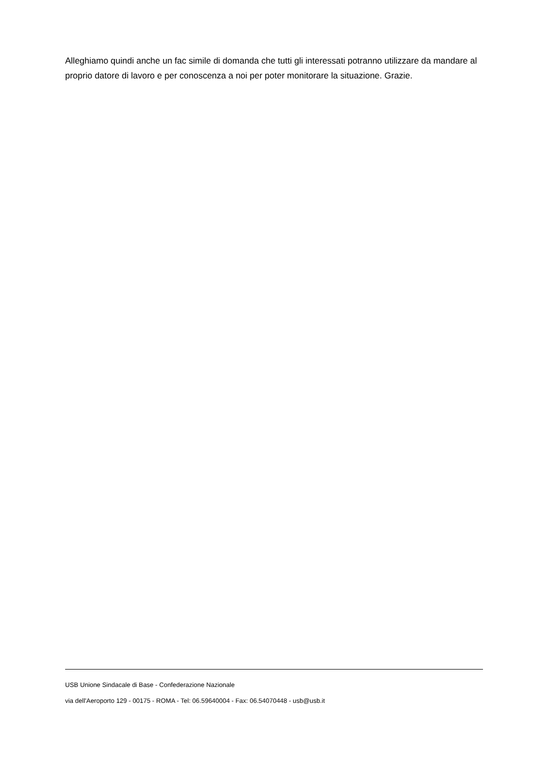Alleghiamo quindi anche un fac simile di domanda che tutti gli interessati potranno utilizzare da mandare al proprio datore di lavoro e per conoscenza a noi per poter monitorare la situazione. Grazie.
USB Unione Sindacale di Base - Confederazione Nazionale
via dell'Aeroporto 129 - 00175 - ROMA - Tel: 06.59640004 - Fax: 06.54070448 - usb@usb.it